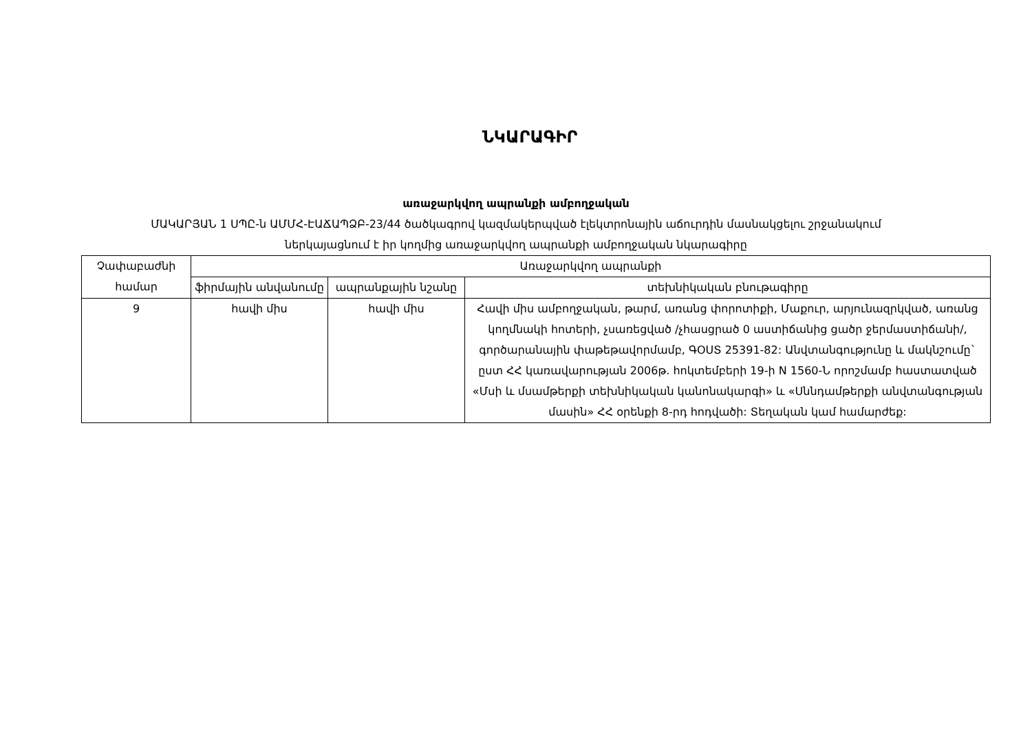ՆԿԱՐԱԳԻՐ
առաջարկվող ապրանքի ամբողջական
ՄԱԿԱՐՅԱՆ 1 ՍՊԸ-ն ԱՄՄՀ-ԷԱՃԱՊՁԲ-23/44 ծածկագրով կազմակերպված էլեկտրոնային աճուրդին մասնակցելու շրջանակում
ներկայացնում է իր կողմից առաջարկվող ապրանքի ամբողջական նկարագիրը
| Չափաբաժնի համար | Առաջարկվող ապրանքի | | |
| --- | --- | --- | --- |
| | ֆիրմային անվանումը | ապրանքային նշանը | տեխնիկական բնութագիրը |
| 9 | հավի միս | հավի միս | Հավի միս ամբողջական, թարմ, առանց փորոտիքի, Մաքուր, արյունազրկված, առանց կողմնակի հոտերի, չսառեցված /չհասցրած 0 աստիճանից ցածր ջերմաստիճանի/, գործարանային փաթեթավորմամբ, ԳՕՍՏ 25391-82: Անվտանգությունը և մակնշումը` ըստ ՀՀ կառավարության 2006թ. հոկտեմբերի 19-ի N 1560-Ն որոշմամբ հաստատված «Մսի և մսամթերքի տեխնիկական կանոնակարգի» և «Սննդամթերքի անվտանգության մասին» ՀՀ օրենքի 8-րդ հոդվածի: Տեղական կամ համարժեք: |